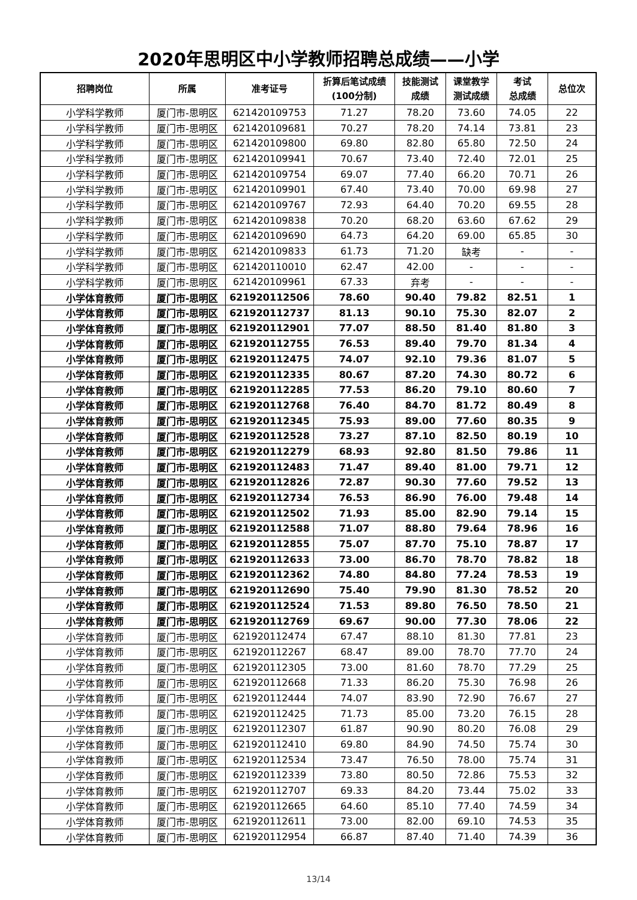2020年思明区中小学教师招聘总成绩——小学
| 招聘岗位 | 所属 | 准考证号 | 折算后笔试成绩 (100分制) | 技能测试 成绩 | 课堂教学 测试成绩 | 考试 总成绩 | 总位次 |
| --- | --- | --- | --- | --- | --- | --- | --- |
| 小学科学教师 | 厦门市-思明区 | 621420109753 | 71.27 | 78.20 | 73.60 | 74.05 | 22 |
| 小学科学教师 | 厦门市-思明区 | 621420109681 | 70.27 | 78.20 | 74.14 | 73.81 | 23 |
| 小学科学教师 | 厦门市-思明区 | 621420109800 | 69.80 | 82.80 | 65.80 | 72.50 | 24 |
| 小学科学教师 | 厦门市-思明区 | 621420109941 | 70.67 | 73.40 | 72.40 | 72.01 | 25 |
| 小学科学教师 | 厦门市-思明区 | 621420109754 | 69.07 | 77.40 | 66.20 | 70.71 | 26 |
| 小学科学教师 | 厦门市-思明区 | 621420109901 | 67.40 | 73.40 | 70.00 | 69.98 | 27 |
| 小学科学教师 | 厦门市-思明区 | 621420109767 | 72.93 | 64.40 | 70.20 | 69.55 | 28 |
| 小学科学教师 | 厦门市-思明区 | 621420109838 | 70.20 | 68.20 | 63.60 | 67.62 | 29 |
| 小学科学教师 | 厦门市-思明区 | 621420109690 | 64.73 | 64.20 | 69.00 | 65.85 | 30 |
| 小学科学教师 | 厦门市-思明区 | 621420109833 | 61.73 | 71.20 | 缺考 | - | - |
| 小学科学教师 | 厦门市-思明区 | 621420110010 | 62.47 | 42.00 | - | - | - |
| 小学科学教师 | 厦门市-思明区 | 621420109961 | 67.33 | 弃考 | - | - | - |
| 小学体育教师 | 厦门市-思明区 | 621920112506 | 78.60 | 90.40 | 79.82 | 82.51 | 1 |
| 小学体育教师 | 厦门市-思明区 | 621920112737 | 81.13 | 90.10 | 75.30 | 82.07 | 2 |
| 小学体育教师 | 厦门市-思明区 | 621920112901 | 77.07 | 88.50 | 81.40 | 81.80 | 3 |
| 小学体育教师 | 厦门市-思明区 | 621920112755 | 76.53 | 89.40 | 79.70 | 81.34 | 4 |
| 小学体育教师 | 厦门市-思明区 | 621920112475 | 74.07 | 92.10 | 79.36 | 81.07 | 5 |
| 小学体育教师 | 厦门市-思明区 | 621920112335 | 80.67 | 87.20 | 74.30 | 80.72 | 6 |
| 小学体育教师 | 厦门市-思明区 | 621920112285 | 77.53 | 86.20 | 79.10 | 80.60 | 7 |
| 小学体育教师 | 厦门市-思明区 | 621920112768 | 76.40 | 84.70 | 81.72 | 80.49 | 8 |
| 小学体育教师 | 厦门市-思明区 | 621920112345 | 75.93 | 89.00 | 77.60 | 80.35 | 9 |
| 小学体育教师 | 厦门市-思明区 | 621920112528 | 73.27 | 87.10 | 82.50 | 80.19 | 10 |
| 小学体育教师 | 厦门市-思明区 | 621920112279 | 68.93 | 92.80 | 81.50 | 79.86 | 11 |
| 小学体育教师 | 厦门市-思明区 | 621920112483 | 71.47 | 89.40 | 81.00 | 79.71 | 12 |
| 小学体育教师 | 厦门市-思明区 | 621920112826 | 72.87 | 90.30 | 77.60 | 79.52 | 13 |
| 小学体育教师 | 厦门市-思明区 | 621920112734 | 76.53 | 86.90 | 76.00 | 79.48 | 14 |
| 小学体育教师 | 厦门市-思明区 | 621920112502 | 71.93 | 85.00 | 82.90 | 79.14 | 15 |
| 小学体育教师 | 厦门市-思明区 | 621920112588 | 71.07 | 88.80 | 79.64 | 78.96 | 16 |
| 小学体育教师 | 厦门市-思明区 | 621920112855 | 75.07 | 87.70 | 75.10 | 78.87 | 17 |
| 小学体育教师 | 厦门市-思明区 | 621920112633 | 73.00 | 86.70 | 78.70 | 78.82 | 18 |
| 小学体育教师 | 厦门市-思明区 | 621920112362 | 74.80 | 84.80 | 77.24 | 78.53 | 19 |
| 小学体育教师 | 厦门市-思明区 | 621920112690 | 75.40 | 79.90 | 81.30 | 78.52 | 20 |
| 小学体育教师 | 厦门市-思明区 | 621920112524 | 71.53 | 89.80 | 76.50 | 78.50 | 21 |
| 小学体育教师 | 厦门市-思明区 | 621920112769 | 69.67 | 90.00 | 77.30 | 78.06 | 22 |
| 小学体育教师 | 厦门市-思明区 | 621920112474 | 67.47 | 88.10 | 81.30 | 77.81 | 23 |
| 小学体育教师 | 厦门市-思明区 | 621920112267 | 68.47 | 89.00 | 78.70 | 77.70 | 24 |
| 小学体育教师 | 厦门市-思明区 | 621920112305 | 73.00 | 81.60 | 78.70 | 77.29 | 25 |
| 小学体育教师 | 厦门市-思明区 | 621920112668 | 71.33 | 86.20 | 75.30 | 76.98 | 26 |
| 小学体育教师 | 厦门市-思明区 | 621920112444 | 74.07 | 83.90 | 72.90 | 76.67 | 27 |
| 小学体育教师 | 厦门市-思明区 | 621920112425 | 71.73 | 85.00 | 73.20 | 76.15 | 28 |
| 小学体育教师 | 厦门市-思明区 | 621920112307 | 61.87 | 90.90 | 80.20 | 76.08 | 29 |
| 小学体育教师 | 厦门市-思明区 | 621920112410 | 69.80 | 84.90 | 74.50 | 75.74 | 30 |
| 小学体育教师 | 厦门市-思明区 | 621920112534 | 73.47 | 76.50 | 78.00 | 75.74 | 31 |
| 小学体育教师 | 厦门市-思明区 | 621920112339 | 73.80 | 80.50 | 72.86 | 75.53 | 32 |
| 小学体育教师 | 厦门市-思明区 | 621920112707 | 69.33 | 84.20 | 73.44 | 75.02 | 33 |
| 小学体育教师 | 厦门市-思明区 | 621920112665 | 64.60 | 85.10 | 77.40 | 74.59 | 34 |
| 小学体育教师 | 厦门市-思明区 | 621920112611 | 73.00 | 82.00 | 69.10 | 74.53 | 35 |
| 小学体育教师 | 厦门市-思明区 | 621920112954 | 66.87 | 87.40 | 71.40 | 74.39 | 36 |
13/14